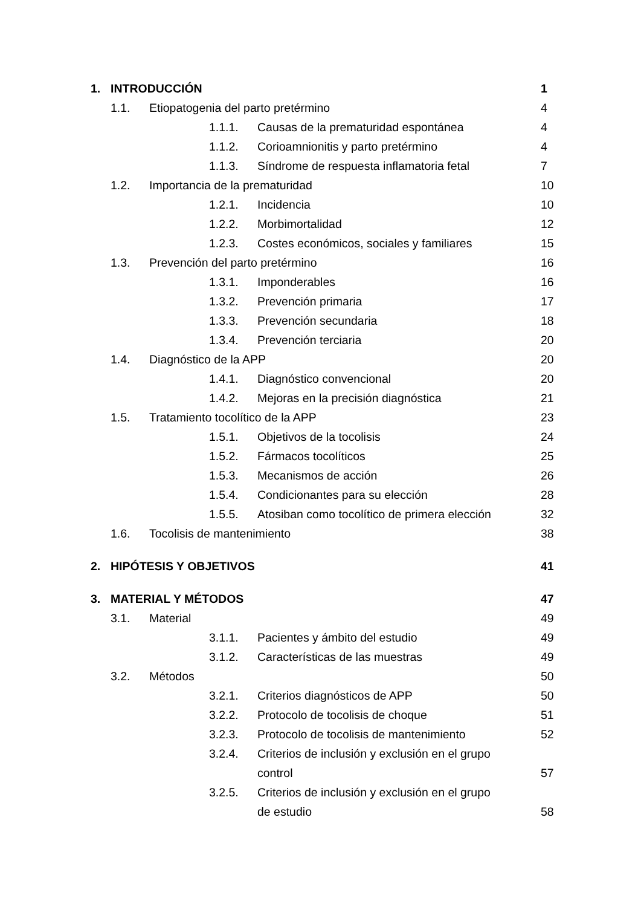| 1. | INTRODUCCIÓN | | | | 1 |
| | 1.1. | Etiopatogenia del parto pretérmino | | | 4 |
| | | | 1.1.1. | Causas de la prematuridad espontánea | 4 |
| | | | 1.1.2. | Corioamnionitis y parto pretérmino | 4 |
| | | | 1.1.3. | Síndrome de respuesta inflamatoria fetal | 7 |
| | 1.2. | Importancia de la prematuridad | | | 10 |
| | | | 1.2.1. | Incidencia | 10 |
| | | | 1.2.2. | Morbimortalidad | 12 |
| | | | 1.2.3. | Costes económicos, sociales y familiares | 15 |
| | 1.3. | Prevención del parto pretérmino | | | 16 |
| | | | 1.3.1. | Imponderables | 16 |
| | | | 1.3.2. | Prevención primaria | 17 |
| | | | 1.3.3. | Prevención secundaria | 18 |
| | | | 1.3.4. | Prevención terciaria | 20 |
| | 1.4. | Diagnóstico de la APP | | | 20 |
| | | | 1.4.1. | Diagnóstico convencional | 20 |
| | | | 1.4.2. | Mejoras en la precisión diagnóstica | 21 |
| | 1.5. | Tratamiento tocolítico de la APP | | | 23 |
| | | | 1.5.1. | Objetivos de la tocolisis | 24 |
| | | | 1.5.2. | Fármacos tocolíticos | 25 |
| | | | 1.5.3. | Mecanismos de acción | 26 |
| | | | 1.5.4. | Condicionantes para su elección | 28 |
| | | | 1.5.5. | Atosiban como tocolítico de primera elección | 32 |
| | 1.6. | Tocolisis de mantenimiento | | | 38 |
| 2. | HIPÓTESIS Y OBJETIVOS | | | | 41 |
| 3. | MATERIAL Y MÉTODOS | | | | 47 |
| | 3.1. | Material | | | 49 |
| | | | 3.1.1. | Pacientes y ámbito del estudio | 49 |
| | | | 3.1.2. | Características de las muestras | 49 |
| | 3.2. | Métodos | | | 50 |
| | | | 3.2.1. | Criterios diagnósticos de APP | 50 |
| | | | 3.2.2. | Protocolo de tocolisis de choque | 51 |
| | | | 3.2.3. | Protocolo de tocolisis de mantenimiento | 52 |
| | | | 3.2.4. | Criterios de inclusión y exclusión en el grupo control | 57 |
| | | | 3.2.5. | Criterios de inclusión y exclusión en el grupo de estudio | 58 |